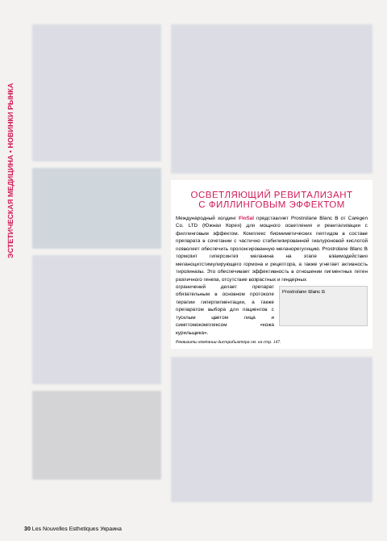ЭСТЕТИЧЕСКАЯ МЕДИЦИНА • НОВИНКИ РЫНКА
ОСВЕТЛЯЮЩИЙ РЕВИТАЛИЗАНТ
С ФИЛЛИНГОВЫМ ЭФФЕКТОМ
Международный холдинг FloSal представляет Prostrolane Blanc B от Caregen Co. LTD (Южная Корея) для мощного осветления и ревитализации с филлинговым эффектом. Комплекс биомиметических пептидов в составе препарата в сочетании с частично стабилизированной гиалуроновой кислотой позволяет обеспечить пролонгированную меланорегуляцию. Prostrolane Blanc B тормозит гиперсинтез меланина на этапе взаимодействия меланоцитстимулирующего гормона и рецептора, а также угнетает активность тирозиназы. Это обеспечивает эффективность в отношении пигментных пятен различного генеза, отсутствие возрастных и гендерных
Prostrolane Blanc B
ограничений делает препарат обязательным в основном протоколе терапии гиперпигментации, а также препаратом выбора для пациентов с тусклым цветом лица и симптомокомплексом «кожа курильщика».
Реквизиты компании-дистрибьютора см. на стр. 147.
30 Les Nouvelles Esthetiques Украина